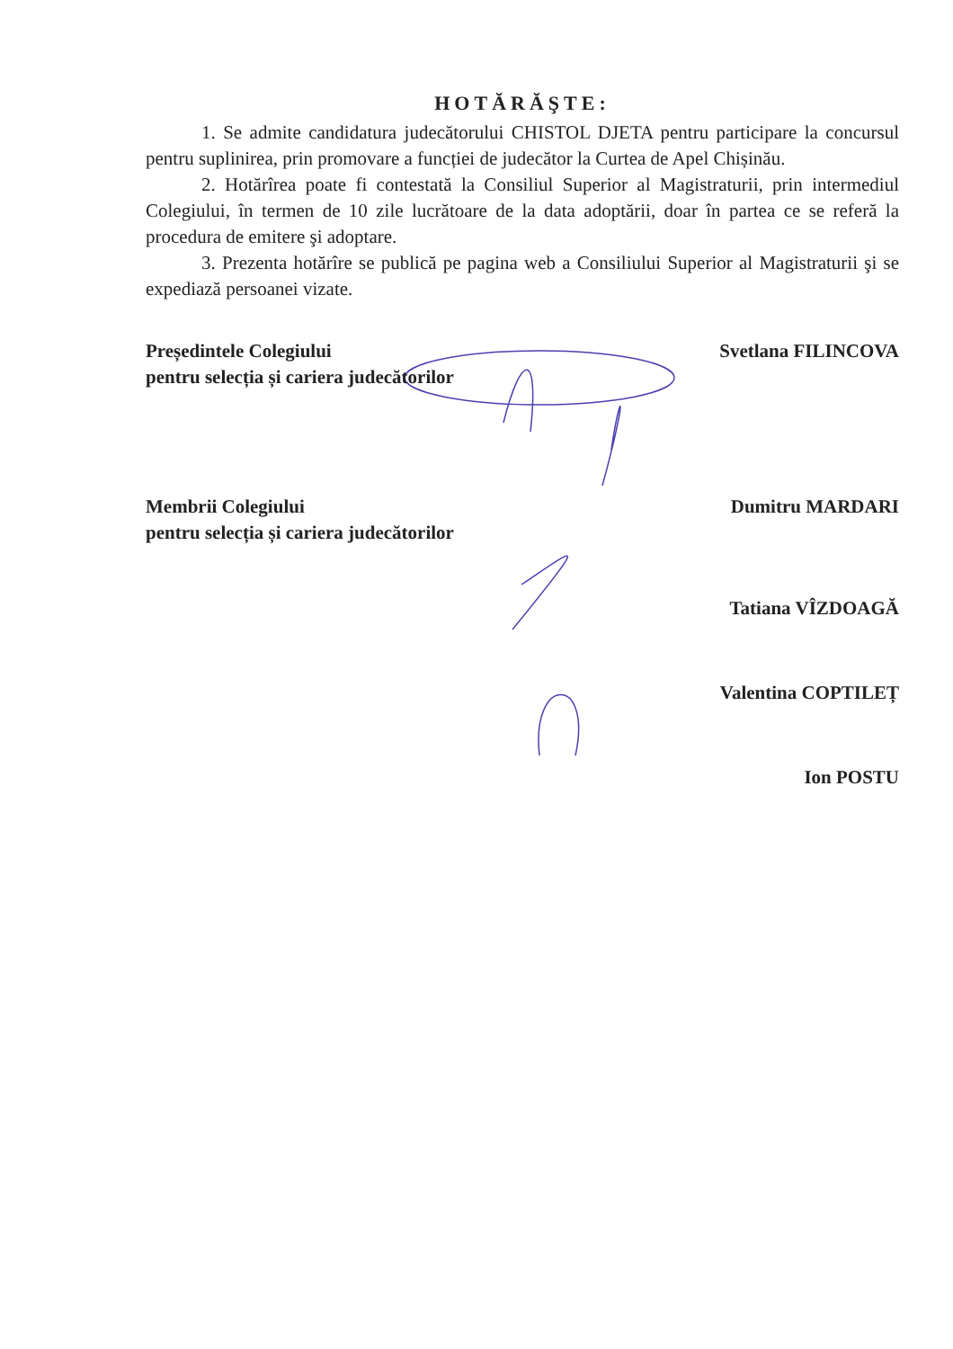HOTĂRĂŞTE:
1. Se admite candidatura judecătorului CHISTOL DJETA pentru participare la concursul pentru suplinirea, prin promovare a funcției de judecător la Curtea de Apel Chișinău.
2. Hotărîrea poate fi contestată la Consiliul Superior al Magistraturii, prin intermediul Colegiului, în termen de 10 zile lucrătoare de la data adoptării, doar în partea ce se referă la procedura de emitere şi adoptare.
3. Prezenta hotărîre se publică pe pagina web a Consiliului Superior al Magistraturii şi se expediază persoanei vizate.
Președintele Colegiului
pentru selecția și cariera judecătorilor
Svetlana FILINCOVA
Membrii Colegiului
pentru selecția și cariera judecătorilor
Dumitru MARDARI
Tatiana VÎZDOAGĂ
Valentina COPTILEȚ
Ion POSTU